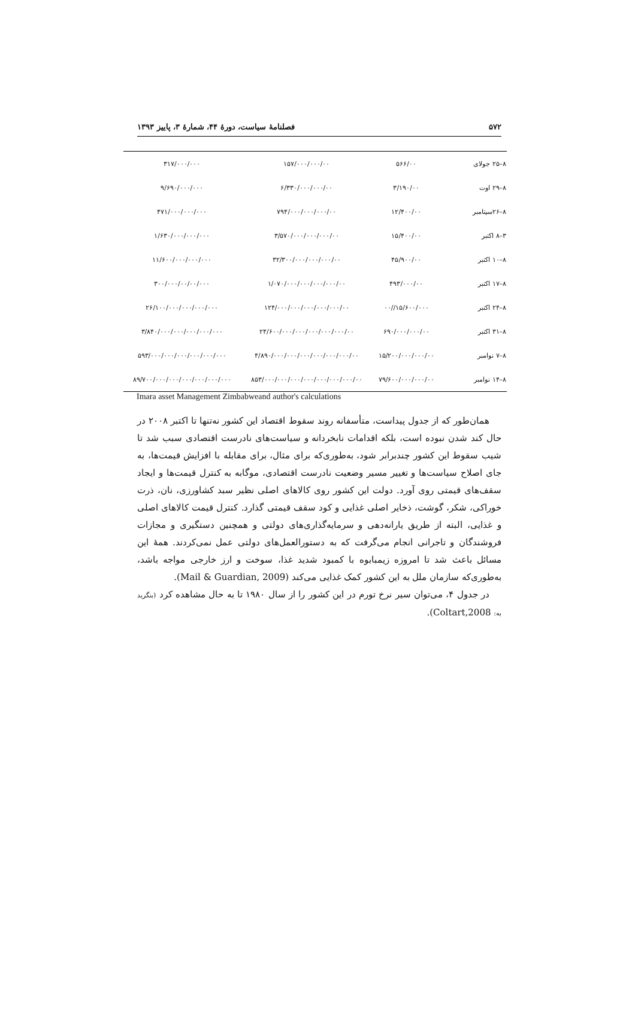۵۷۲ فصلنامهٔ سیاست، دورهٔ ۴۴، شمارهٔ ۳، پاییز ۱۳۹۳
| ۸–۲۵ جولای | ۵۶۶/۰۰ | ۱۵۷/۰۰۰/۰۰۰/۰۰ | ۳۱۷/۰۰۰/۰۰۰ |
| ۸–۲۹ اوت | ۳/۱۹۰/۰۰ | ۶/۳۳۰/۰۰۰/۰۰۰/۰۰ | ۹/۶۹۰/۰۰۰/۰۰۰ |
| ۸–۲۶سپتامبر | ۱۲/۴۰۰/۰۰ | ۷۹۴/۰۰۰/۰۰۰/۰۰۰/۰۰ | ۴۷۱/۰۰۰/۰۰۰/۰۰۰ |
| ۳–۸ اکتبر | ۱۵/۴۰۰/۰۰ | ۳/۵۷۰/۰۰۰/۰۰۰/۰۰۰/۰۰ | ۱/۶۳۰/۰۰۰/۰۰۰/۰۰۰ |
| ۸–۱۰ اکتبر | ۴۵/۹۰۰/۰۰ | ۳۲/۳۰۰/۰۰۰/۰۰۰/۰۰۰/۰۰ | ۱۱/۶۰۰/۰۰۰/۰۰۰/۰۰۰ |
| ۸–۱۷ اکتبر | ۴۹۳/۰۰۰/۰۰ | ۱/۰۷۰/۰۰۰/۰۰۰/۰۰۰/۰۰۰/۰۰ | ۳۰۰/۰۰۰/۰۰/۰۰/۰۰۰ |
| ۸–۲۴ اکتبر | ۱۵/۶۰۰/۰۰۰//۰۰ | ۱۲۴/۰۰۰/۰۰۰/۰۰۰/۰۰۰/۰۰۰/۰۰ | ۲۶/۱۰۰/۰۰۰/۰۰۰/۰۰۰/۰۰۰ |
| ۸–۳۱ اکتبر | ۶۹۰/۰۰۰/۰۰۰/۰۰ | ۲۴/۶۰۰/۰۰۰/۰۰۰/۰۰۰/۰۰۰/۰۰۰/۰۰ | ۳/۸۴۰/۰۰۰/۰۰۰/۰۰۰/۰۰۰/۰۰۰ |
| ۸–۷ نوامبر | ۱۵/۲۰۰/۰۰۰/۰۰۰/۰۰ | ۴/۸۹۰/۰۰۰/۰۰۰/۰۰۰/۰۰۰/۰۰۰/۰۰۰/۰۰ | ۵۹۳/۰۰۰/۰۰۰/۰۰۰/۰۰۰/۰۰۰/۰۰۰ |
| ۸–۱۴ نوامبر | ۷۹/۶۰۰/۰۰۰/۰۰۰/۰۰ | ۸۵۳/۰۰۰/۰۰۰/۰۰۰/۰۰۰/۰۰۰/۰۰۰/۰۰۰/۰۰ | ۸۹/۷۰۰/۰۰۰/۰۰۰/۰۰۰/۰۰۰/۰۰۰/۰۰۰ |
Imara asset Management Zimbabweand author's calculations
همان‌طور که از جدول پیداست، متأسفانه روند سقوط اقتصاد این کشور نه‌تنها تا اکتبر ۲۰۰۸ در حال کند شدن نبوده است، بلکه اقدامات نابخردانه و سیاست‌های نادرست اقتصادی سبب شد تا شیب سقوط این کشور چندبرابر شود، به‌طوری‌که برای مثال، برای مقابله با افزایش قیمت‌ها، به جای اصلاح سیاست‌ها و تغییر مسیر وضعیت نادرست اقتصادی، موگابه به کنترل قیمت‌ها و ایجاد سقف‌های قیمتی روی آورد. دولت این کشور روی کالاهای اصلی نظیر سبد کشاورزی، نان، ذرت خوراکی، شکر، گوشت، ذخایر اصلی غذایی و کود سقف قیمتی گذارد. کنترل قیمت کالاهای اصلی و غذایی، البته از طریق یارانه‌دهی و سرمایه‌گذاری‌های دولتی و همچنین دستگیری و مجازات فروشندگان و تاجرانی انجام می‌گرفت که به دستورالعمل‌های دولتی عمل نمی‌کردند. همهٔ این مسائل باعث شد تا امروزه زیمبابوه با کمبود شدید غذا، سوخت و ارز خارجی مواجه باشد، به‌طوری‌که سازمان ملل به این کشور کمک غذایی می‌کند (Mail & Guardian, 2009).
در جدول ۴، می‌توان سیر نرخ تورم در این کشور را از سال ۱۹۸۰ تا به حال مشاهده کرد (بنگرید به: Coltart,2008).